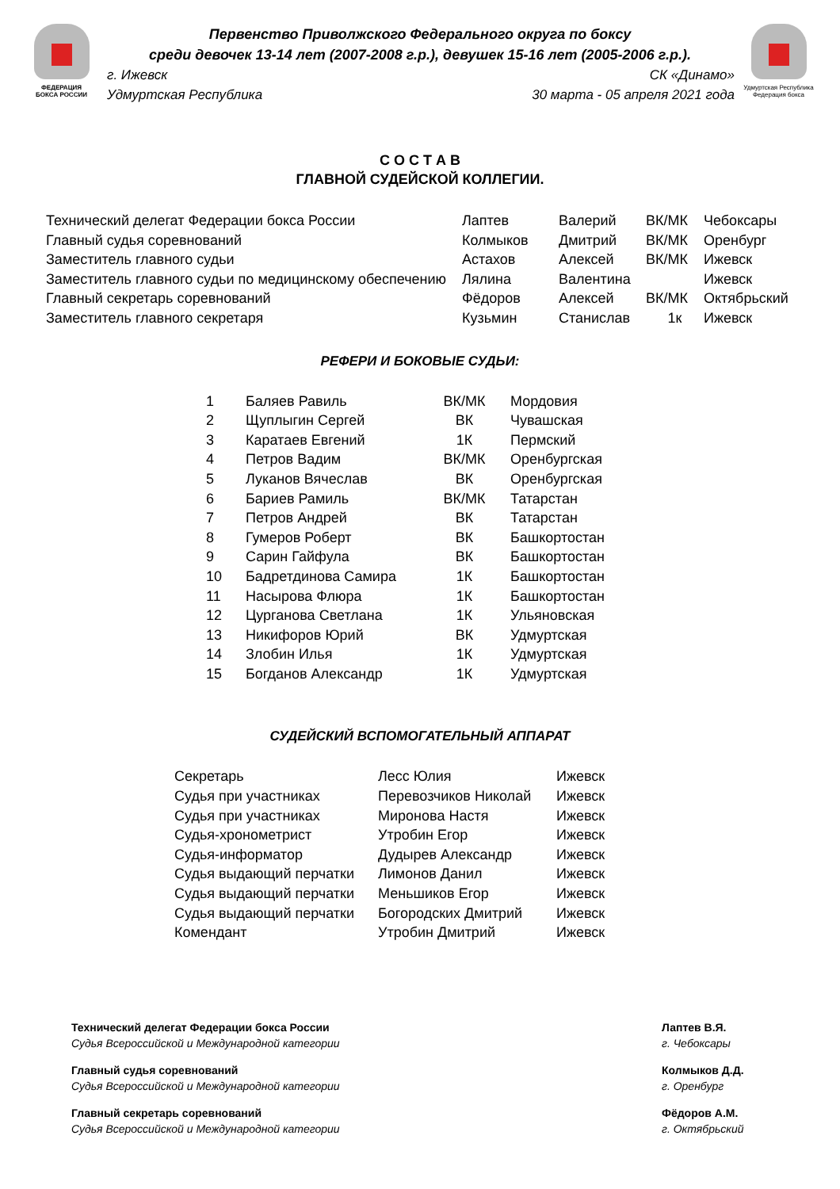ФЕДЕРАЦИЯ
БОКСА РОССИИ
Первенство Приволжского Федерального округа по боксу
среди девочек 13-14 лет (2007-2008 г.р.), девушек 15-16 лет (2005-2006 г.р.).
г. Ижевск СК «Динамо»
Удмуртская Республика 30 марта - 05 апреля 2021 года
Удмуртская Республика
Федерация бокса
С О С Т А В
ГЛАВНОЙ СУДЕЙСКОЙ КОЛЛЕГИИ.
| Технический делегат Федерации бокса России | Лаптев | Валерий | ВК/МК | Чебоксары |
| Главный судья соревнований | Колмыков | Дмитрий | ВК/МК | Оренбург |
| Заместитель главного судьи | Астахов | Алексей | ВК/МК | Ижевск |
| Заместитель главного судьи по медицинскому обеспечению | Лялина | Валентина | | Ижевск |
| Главный секретарь соревнований | Фёдоров | Алексей | ВК/МК | Октябрьский |
| Заместитель главного секретаря | Кузьмин | Станислав | 1к | Ижевск |
РЕФЕРИ И БОКОВЫЕ СУДЬИ:
| 1 | Баляев Равиль | ВК/МК | Мордовия |
| 2 | Щуплыгин Сергей | ВК | Чувашская |
| 3 | Каратаев Евгений | 1К | Пермский |
| 4 | Петров Вадим | ВК/МК | Оренбургская |
| 5 | Луканов Вячеслав | ВК | Оренбургская |
| 6 | Бариев Рамиль | ВК/МК | Татарстан |
| 7 | Петров Андрей | ВК | Татарстан |
| 8 | Гумеров Роберт | ВК | Башкортостан |
| 9 | Сарин Гайфула | ВК | Башкортостан |
| 10 | Бадретдинова Самира | 1К | Башкортостан |
| 11 | Насырова Флюра | 1К | Башкортостан |
| 12 | Цурганова Светлана | 1К | Ульяновская |
| 13 | Никифоров Юрий | ВК | Удмуртская |
| 14 | Злобин Илья | 1К | Удмуртская |
| 15 | Богданов Александр | 1К | Удмуртская |
СУДЕЙСКИЙ ВСПОМОГАТЕЛЬНЫЙ АППАРАТ
| Секретарь | Лесс Юлия | Ижевск |
| Судья при участниках | Перевозчиков Николай | Ижевск |
| Судья при участниках | Миронова Настя | Ижевск |
| Судья-хронометрист | Утробин Егор | Ижевск |
| Судья-информатор | Дудырев Александр | Ижевск |
| Судья выдающий перчатки | Лимонов Данил | Ижевск |
| Судья выдающий перчатки | Меньшиков Егор | Ижевск |
| Судья выдающий перчатки | Богородских Дмитрий | Ижевск |
| Комендант | Утробин Дмитрий | Ижевск |
Технический делегат Федерации бокса России
Судья Всероссийской и Международной категории
Главный судья соревнований
Судья Всероссийской и Международной категории
Главный секретарь соревнований
Судья Всероссийской и Международной категории
Лаптев В.Я.
г. Чебоксары
Колмыков Д.Д.
г. Оренбург
Фёдоров А.М.
г. Октябрьский